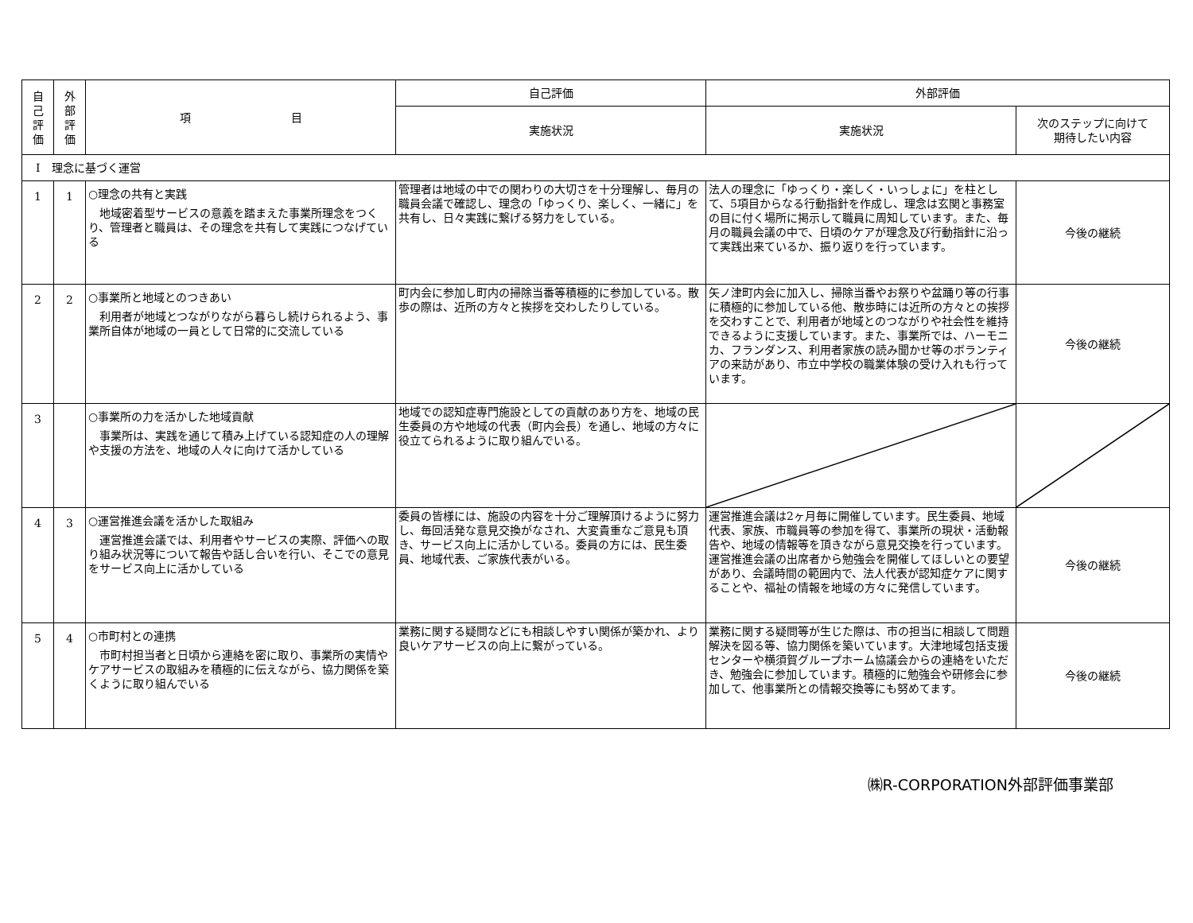| 自 己 評 価 | 外 部 評 価 | 項 目 | 自己評価 | 外部評価 | |
| --- | --- | --- | --- | --- | --- |
| | | | 実施状況 | 実施状況 | 次のステップに向けて 期待したい内容 |
| Ⅰ 理念に基づく運営 | | | | | |
| 1 | 1 | ○理念の共有と実践 地域密着型サービスの意義を踏まえた事業所理念をつくり、管理者と職員は、その理念を共有して実践につなげている | 管理者は地域の中での関わりの大切さを十分理解し、毎月の職員会議で確認し、理念の「ゆっくり、楽しく、一緒に」を共有し、日々実践に繋げる努力をしている。 | 法人の理念に「ゆっくり・楽しく・いっしょに」を柱として、5項目からなる行動指針を作成し、理念は玄関と事務室の目に付く場所に掲示して職員に周知しています。また、毎月の職員会議の中で、日頃のケアが理念及び行動指針に沿って実践出来ているか、振り返りを行っています。 | 今後の継続 |
| 2 | 2 | ○事業所と地域とのつきあい 利用者が地域とつながりながら暮らし続けられるよう、事業所自体が地域の一員として日常的に交流している | 町内会に参加し町内の掃除当番等積極的に参加している。散歩の際は、近所の方々と挨拶を交わしたりしている。 | 矢ノ津町内会に加入し、掃除当番やお祭りや盆踊り等の行事に積極的に参加している他、散歩時には近所の方々との挨拶を交わすことで、利用者が地域とのつながりや社会性を維持できるように支援しています。また、事業所では、ハーモニカ、フランダンス、利用者家族の読み聞かせ等のボランティアの来訪があり、市立中学校の職業体験の受け入れも行っています。 | 今後の継続 |
| 3 | | ○事業所の力を活かした地域貢献 事業所は、実践を通じて積み上げている認知症の人の理解や支援の方法を、地域の人々に向けて活かしている | 地域での認知症専門施設としての貢献のあり方を、地域の民生委員の方や地域の代表（町内会長）を通し、地域の方々に役立てられるように取り組んでいる。 | | |
| 4 | 3 | ○運営推進会議を活かした取組み 運営推進会議では、利用者やサービスの実際、評価への取り組み状況等について報告や話し合いを行い、そこでの意見をサービス向上に活かしている | 委員の皆様には、施設の内容を十分ご理解頂けるように努力し、毎回活発な意見交換がなされ、大変貴重なご意見も頂き、サービス向上に活かしている。委員の方には、民生委員、地域代表、ご家族代表がいる。 | 運営推進会議は2ヶ月毎に開催しています。民生委員、地域代表、家族、市職員等の参加を得て、事業所の現状・活動報告や、地域の情報等を頂きながら意見交換を行っています。運営推進会議の出席者から勉強会を開催してほしいとの要望があり、会議時間の範囲内で、法人代表が認知症ケアに関することや、福祉の情報を地域の方々に発信しています。 | 今後の継続 |
| 5 | 4 | ○市町村との連携 市町村担当者と日頃から連絡を密に取り、事業所の実情やケアサービスの取組みを積極的に伝えながら、協力関係を築くように取り組んでいる | 業務に関する疑問などにも相談しやすい関係が築かれ、より良いケアサービスの向上に繋がっている。 | 業務に関する疑問等が生じた際は、市の担当に相談して問題解決を図る等、協力関係を築いています。大津地域包括支援センターや横須賀グループホーム協議会からの連絡をいただき、勉強会に参加しています。積極的に勉強会や研修会に参加して、他事業所との情報交換等にも努めてます。 | 今後の継続 |
㈱R-CORPORATION外部評価事業部